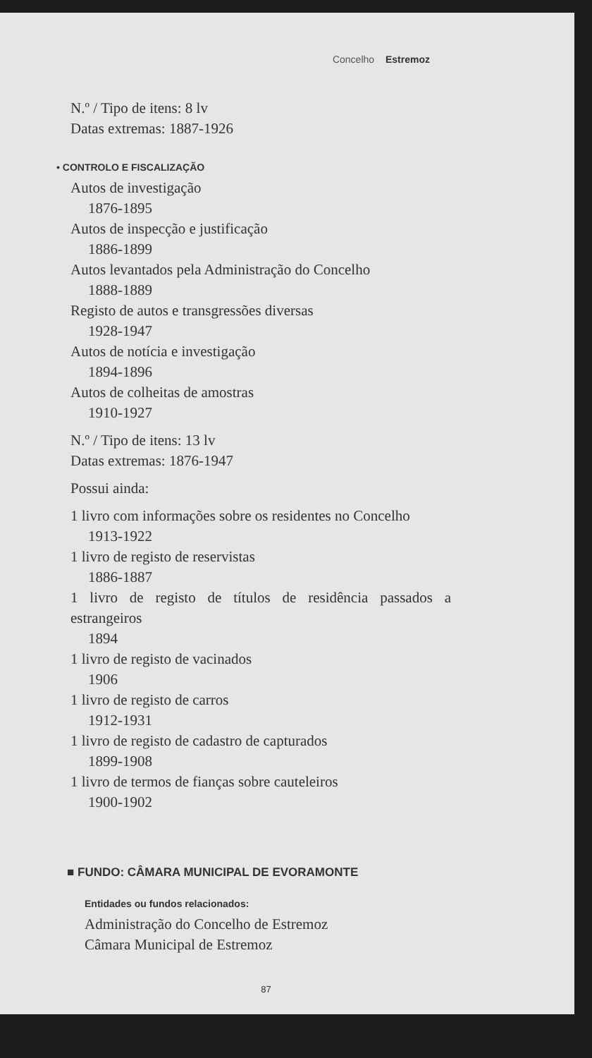Concelho Estremoz
N.º / Tipo de itens: 8 lv
Datas extremas: 1887-1926
• CONTROLO E FISCALIZAÇÃO
Autos de investigação
1876-1895
Autos de inspecção e justificação
1886-1899
Autos levantados pela Administração do Concelho
1888-1889
Registo de autos e transgressões diversas
1928-1947
Autos de notícia e investigação
1894-1896
Autos de colheitas de amostras
1910-1927
N.º / Tipo de itens: 13 lv
Datas extremas: 1876-1947
Possui ainda:
1 livro com informações sobre os residentes no Concelho
1913-1922
1 livro de registo de reservistas
1886-1887
1 livro de registo de títulos de residência passados a estrangeiros
1894
1 livro de registo de vacinados
1906
1 livro de registo de carros
1912-1931
1 livro de registo de cadastro de capturados
1899-1908
1 livro de termos de fianças sobre cauteleiros
1900-1902
■ FUNDO: CÂMARA MUNICIPAL DE EVORAMONTE
Entidades ou fundos relacionados:
Administração do Concelho de Estremoz
Câmara Municipal de Estremoz
87